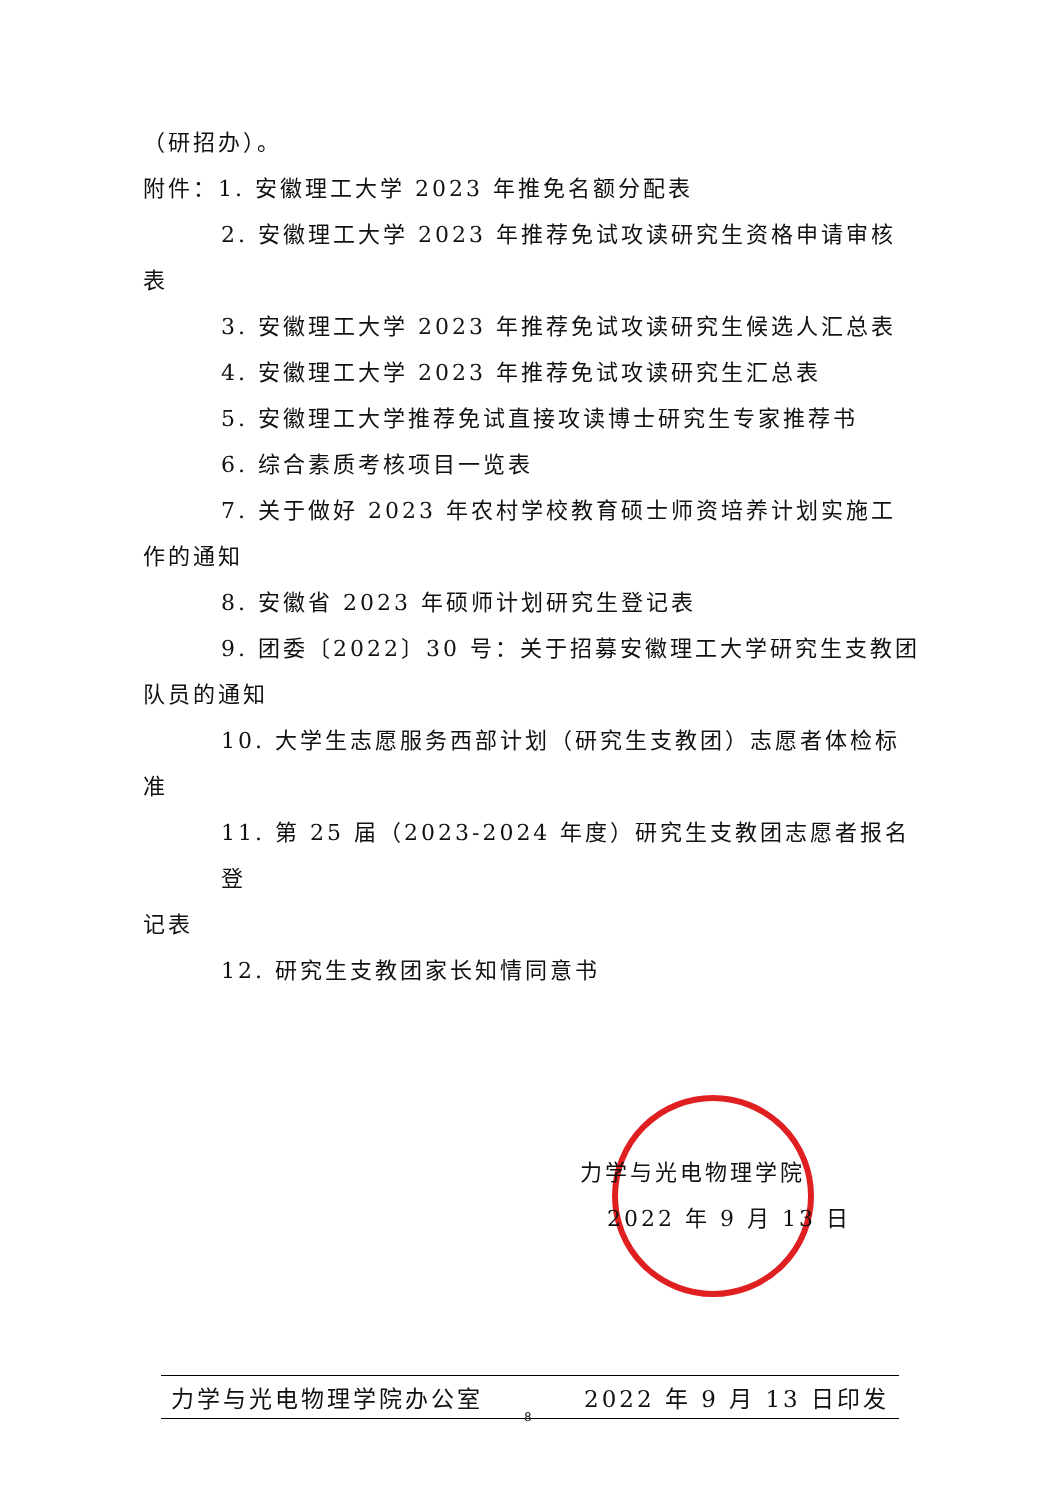（研招办）。
附件：1. 安徽理工大学 2023 年推免名额分配表
2. 安徽理工大学 2023 年推荐免试攻读研究生资格申请审核
表
3. 安徽理工大学 2023 年推荐免试攻读研究生候选人汇总表
4. 安徽理工大学 2023 年推荐免试攻读研究生汇总表
5. 安徽理工大学推荐免试直接攻读博士研究生专家推荐书
6. 综合素质考核项目一览表
7. 关于做好 2023 年农村学校教育硕士师资培养计划实施工
作的通知
8. 安徽省 2023 年硕师计划研究生登记表
9. 团委〔2022〕30 号：关于招募安徽理工大学研究生支教团
队员的通知
10. 大学生志愿服务西部计划（研究生支教团）志愿者体检标
准
11. 第 25 届（2023-2024 年度）研究生支教团志愿者报名登
记表
12. 研究生支教团家长知情同意书
力学与光电物理学院
2022 年 9 月 13 日
力学与光电物理学院办公室 2022 年 9 月 13 日印发
8